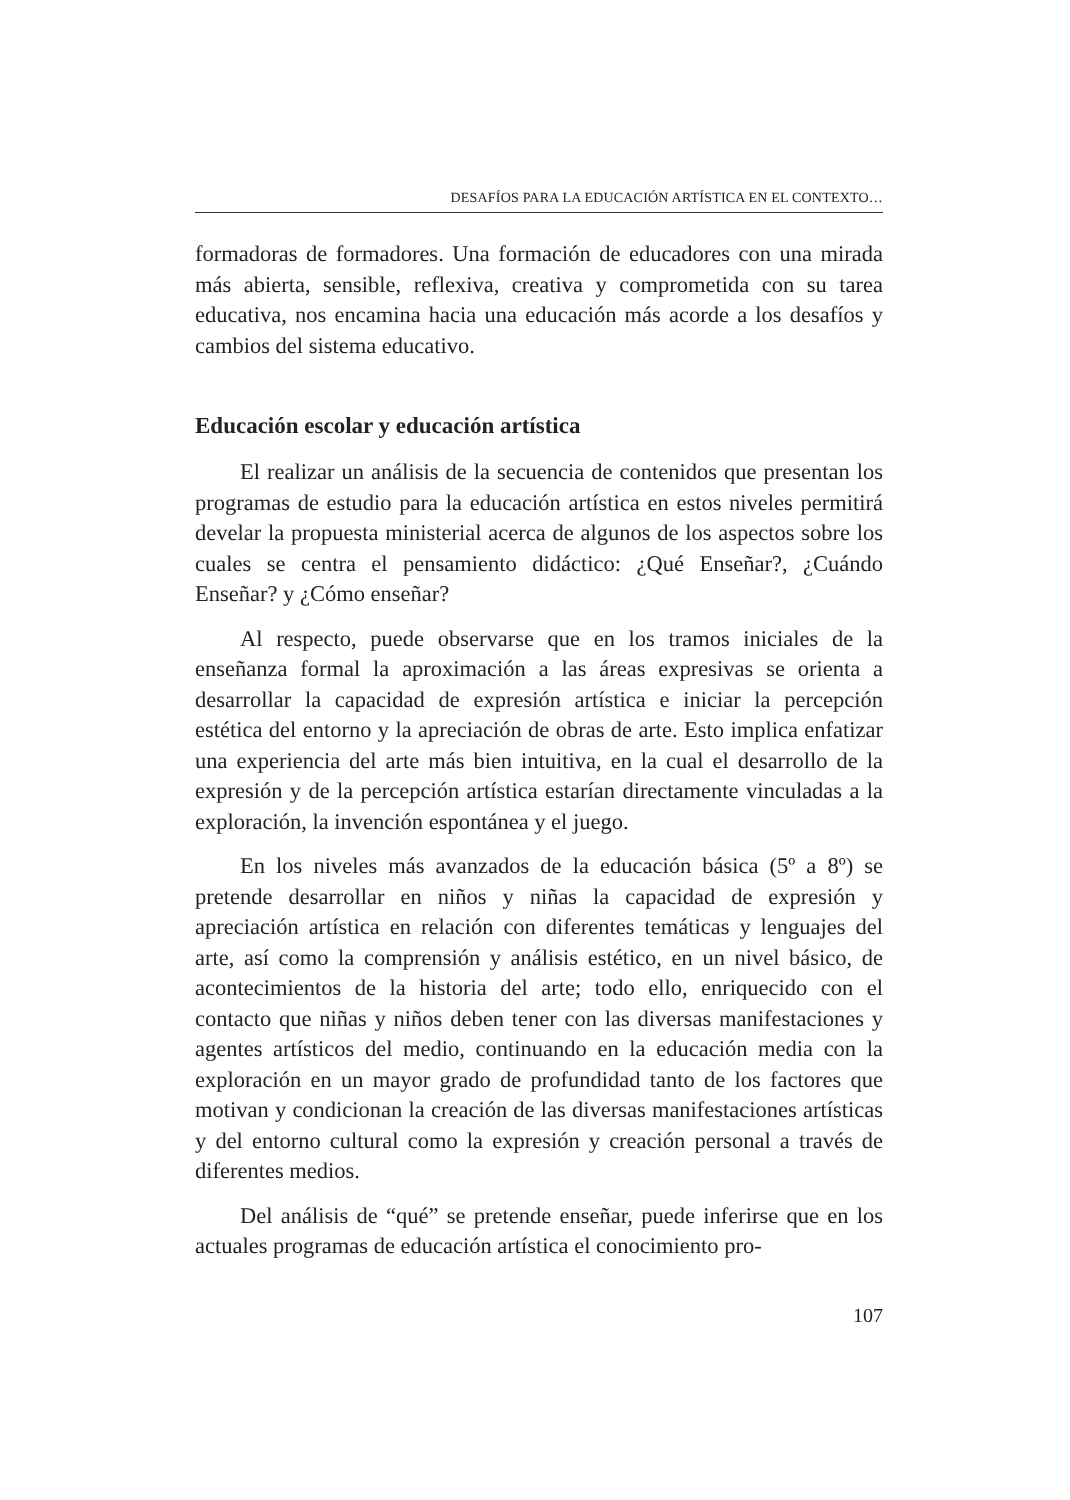DESAFÍOS PARA LA EDUCACIÓN ARTÍSTICA EN EL CONTEXTO…
formadoras de formadores. Una formación de educadores con una mirada más abierta, sensible, reflexiva, creativa y comprometida con su tarea educativa, nos encamina hacia una educación más acorde a los desafíos y cambios del sistema educativo.
Educación escolar y educación artística
El realizar un análisis de la secuencia de contenidos que presentan los programas de estudio para la educación artística en estos niveles permitirá develar la propuesta ministerial acerca de algunos de los aspectos sobre los cuales se centra el pensamiento didáctico: ¿Qué Enseñar?, ¿Cuándo Enseñar? y ¿Cómo enseñar?
Al respecto, puede observarse que en los tramos iniciales de la enseñanza formal la aproximación a las áreas expresivas se orienta a desarrollar la capacidad de expresión artística e iniciar la percepción estética del entorno y la apreciación de obras de arte. Esto implica enfatizar una experiencia del arte más bien intuitiva, en la cual el desarrollo de la expresión y de la percepción artística estarían directamente vinculadas a la exploración, la invención espontánea y el juego.
En los niveles más avanzados de la educación básica (5º a 8º) se pretende desarrollar en niños y niñas la capacidad de expresión y apreciación artística en relación con diferentes temáticas y lenguajes del arte, así como la comprensión y análisis estético, en un nivel básico, de acontecimientos de la historia del arte; todo ello, enriquecido con el contacto que niñas y niños deben tener con las diversas manifestaciones y agentes artísticos del medio, continuando en la educación media con la exploración en un mayor grado de profundidad tanto de los factores que motivan y condicionan la creación de las diversas manifestaciones artísticas y del entorno cultural como la expresión y creación personal a través de diferentes medios.
Del análisis de “qué” se pretende enseñar, puede inferirse que en los actuales programas de educación artística el conocimiento pro-
107